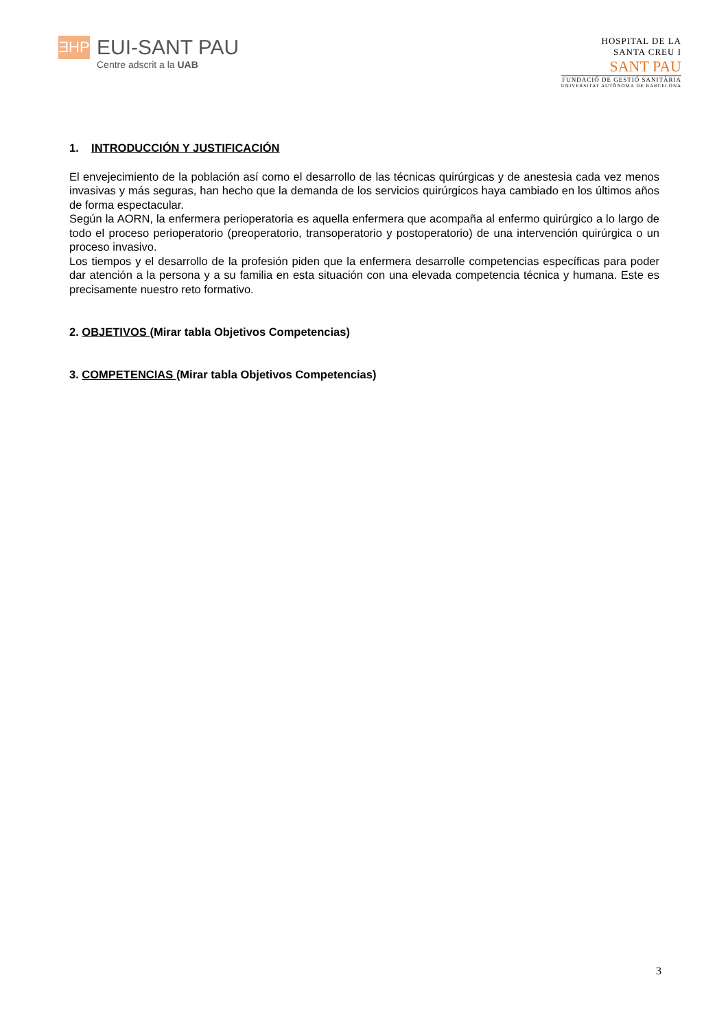ƎHP
EUI-SANT PAU
Centre adscrit a la UAB
HOSPITAL DE LA
SANTA CREU I
SANT PAU
FUNDACIÓ DE GESTIÓ SANITÀRIA
UNIVERSITAT AUTÒNOMA DE BARCELONA
1. INTRODUCCIÓN Y JUSTIFICACIÓN
El envejecimiento de la población así como el desarrollo de las técnicas quirúrgicas y de anestesia cada vez menos invasivas y más seguras, han hecho que la demanda de los servicios quirúrgicos haya cambiado en los últimos años de forma espectacular.
Según la AORN, la enfermera perioperatoria es aquella enfermera que acompaña al enfermo quirúrgico a lo largo de todo el proceso perioperatorio (preoperatorio, transoperatorio y postoperatorio) de una intervención quirúrgica o un proceso invasivo.
Los tiempos y el desarrollo de la profesión piden que la enfermera desarrolle competencias específicas para poder dar atención a la persona y a su familia en esta situación con una elevada competencia técnica y humana. Este es precisamente nuestro reto formativo.
2. OBJETIVOS (Mirar tabla Objetivos Competencias)
3. COMPETENCIAS (Mirar tabla Objetivos Competencias)
3